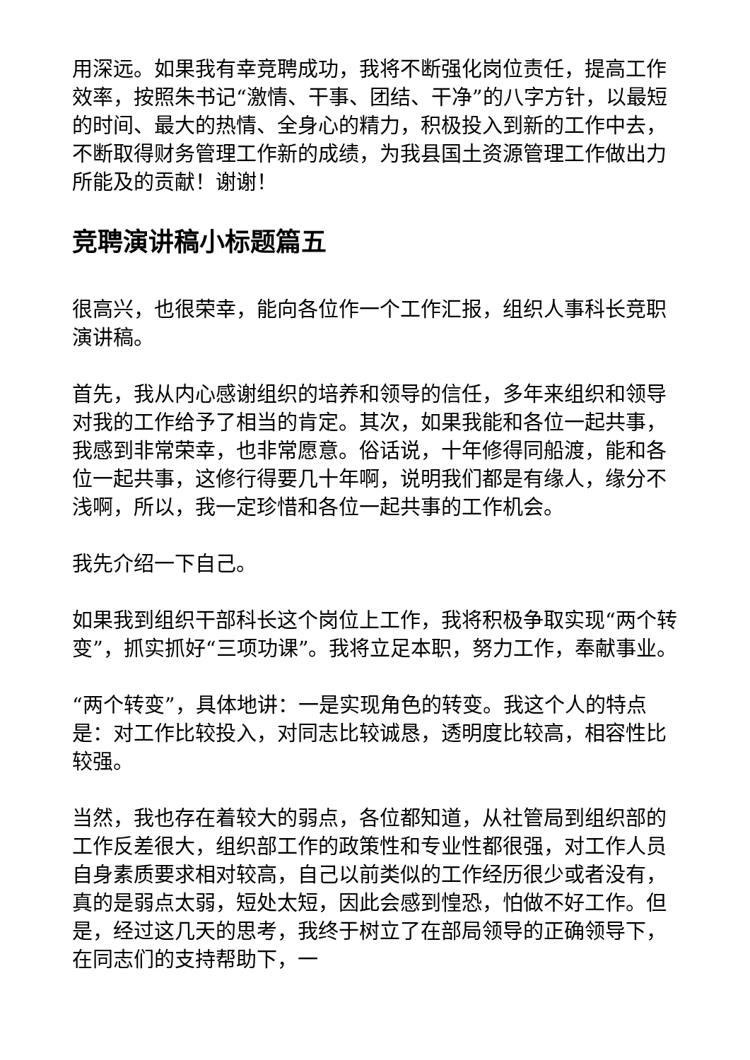用深远。如果我有幸竞聘成功，我将不断强化岗位责任，提高工作效率，按照朱书记“激情、干事、团结、干净”的八字方针，以最短的时间、最大的热情、全身心的精力，积极投入到新的工作中去，不断取得财务管理工作新的成绩，为我县国土资源管理工作做出力所能及的贡献！谢谢！
竞聘演讲稿小标题篇五
很高兴，也很荣幸，能向各位作一个工作汇报，组织人事科长竞职演讲稿。
首先，我从内心感谢组织的培养和领导的信任，多年来组织和领导对我的工作给予了相当的肯定。其次，如果我能和各位一起共事，我感到非常荣幸，也非常愿意。俗话说，十年修得同船渡，能和各位一起共事，这修行得要几十年啊，说明我们都是有缘人，缘分不浅啊，所以，我一定珍惜和各位一起共事的工作机会。
我先介绍一下自己。
如果我到组织干部科长这个岗位上工作，我将积极争取实现“两个转变”，抓实抓好“三项功课”。我将立足本职，努力工作，奉献事业。
“两个转变”，具体地讲：一是实现角色的转变。我这个人的特点是：对工作比较投入，对同志比较诚恳，透明度比较高，相容性比较强。
当然，我也存在着较大的弱点，各位都知道，从社管局到组织部的工作反差很大，组织部工作的政策性和专业性都很强，对工作人员自身素质要求相对较高，自己以前类似的工作经历很少或者没有，真的是弱点太弱，短处太短，因此会感到惶恐，怕做不好工作。但是，经过这几天的思考，我终于树立了在部局领导的正确领导下，在同志们的支持帮助下，一